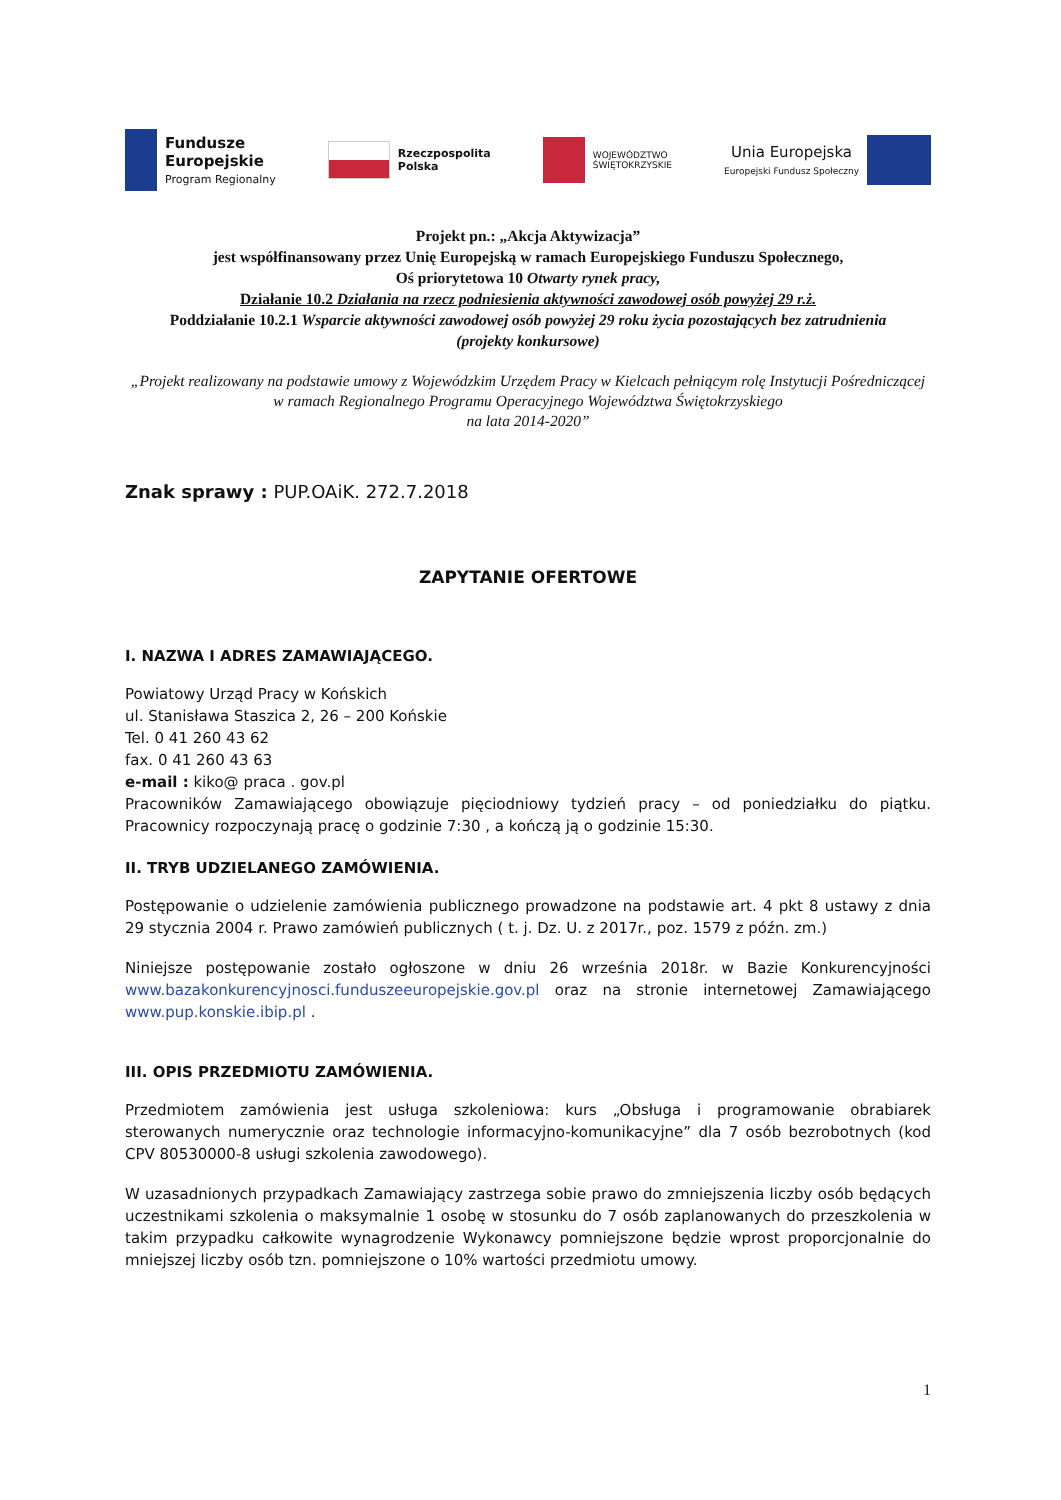Fundusze
Europejskie
Program Regionalny
Rzeczpospolita
Polska
WOJEWÓDZTWO
ŚWIĘTOKRZYSKIE
Unia Europejska
Europejski Fundusz Społeczny
Projekt pn.: „Akcja Aktywizacja”
jest współfinansowany przez Unię Europejską w ramach Europejskiego Funduszu Społecznego,
Oś priorytetowa 10 Otwarty rynek pracy,
Działanie 10.2 Działania na rzecz podniesienia aktywności zawodowej osób powyżej 29 r.ż.
Poddziałanie 10.2.1 Wsparcie aktywności zawodowej osób powyżej 29 roku życia pozostających bez zatrudnienia
(projekty konkursowe)
„Projekt realizowany na podstawie umowy z Wojewódzkim Urzędem Pracy w Kielcach pełniącym rolę Instytucji Pośredniczącej w ramach Regionalnego Programu Operacyjnego Województwa Świętokrzyskiego
na lata 2014-2020”
Znak sprawy : PUP.OAiK. 272.7.2018
ZAPYTANIE OFERTOWE
I. NAZWA I ADRES ZAMAWIAJĄCEGO.
Powiatowy Urząd Pracy w Końskich
ul. Stanisława Staszica 2, 26 – 200 Końskie
Tel. 0 41 260 43 62
fax. 0 41 260 43 63
e-mail : kiko@ praca . gov.pl
Pracowników Zamawiającego obowiązuje pięciodniowy tydzień pracy – od poniedziałku do piątku. Pracownicy rozpoczynają pracę o godzinie 7:30 , a kończą ją o godzinie 15:30.
II. TRYB UDZIELANEGO ZAMÓWIENIA.
Postępowanie o udzielenie zamówienia publicznego prowadzone na podstawie art. 4 pkt 8 ustawy z dnia 29 stycznia 2004 r. Prawo zamówień publicznych ( t. j. Dz. U. z 2017r., poz. 1579 z późn. zm.)
Niniejsze postępowanie zostało ogłoszone w dniu 26 września 2018r. w Bazie Konkurencyjności www.bazakonkurencyjnosci.funduszeeuropejskie.gov.pl oraz na stronie internetowej Zamawiającego www.pup.konskie.ibip.pl .
III. OPIS PRZEDMIOTU ZAMÓWIENIA.
Przedmiotem zamówienia jest usługa szkoleniowa: kurs „Obsługa i programowanie obrabiarek sterowanych numerycznie oraz technologie informacyjno-komunikacyjne” dla 7 osób bezrobotnych (kod CPV 80530000-8 usługi szkolenia zawodowego).
W uzasadnionych przypadkach Zamawiający zastrzega sobie prawo do zmniejszenia liczby osób będących uczestnikami szkolenia o maksymalnie 1 osobę w stosunku do 7 osób zaplanowanych do przeszkolenia w takim przypadku całkowite wynagrodzenie Wykonawcy pomniejszone będzie wprost proporcjonalnie do mniejszej liczby osób tzn. pomniejszone o 10% wartości przedmiotu umowy.
1